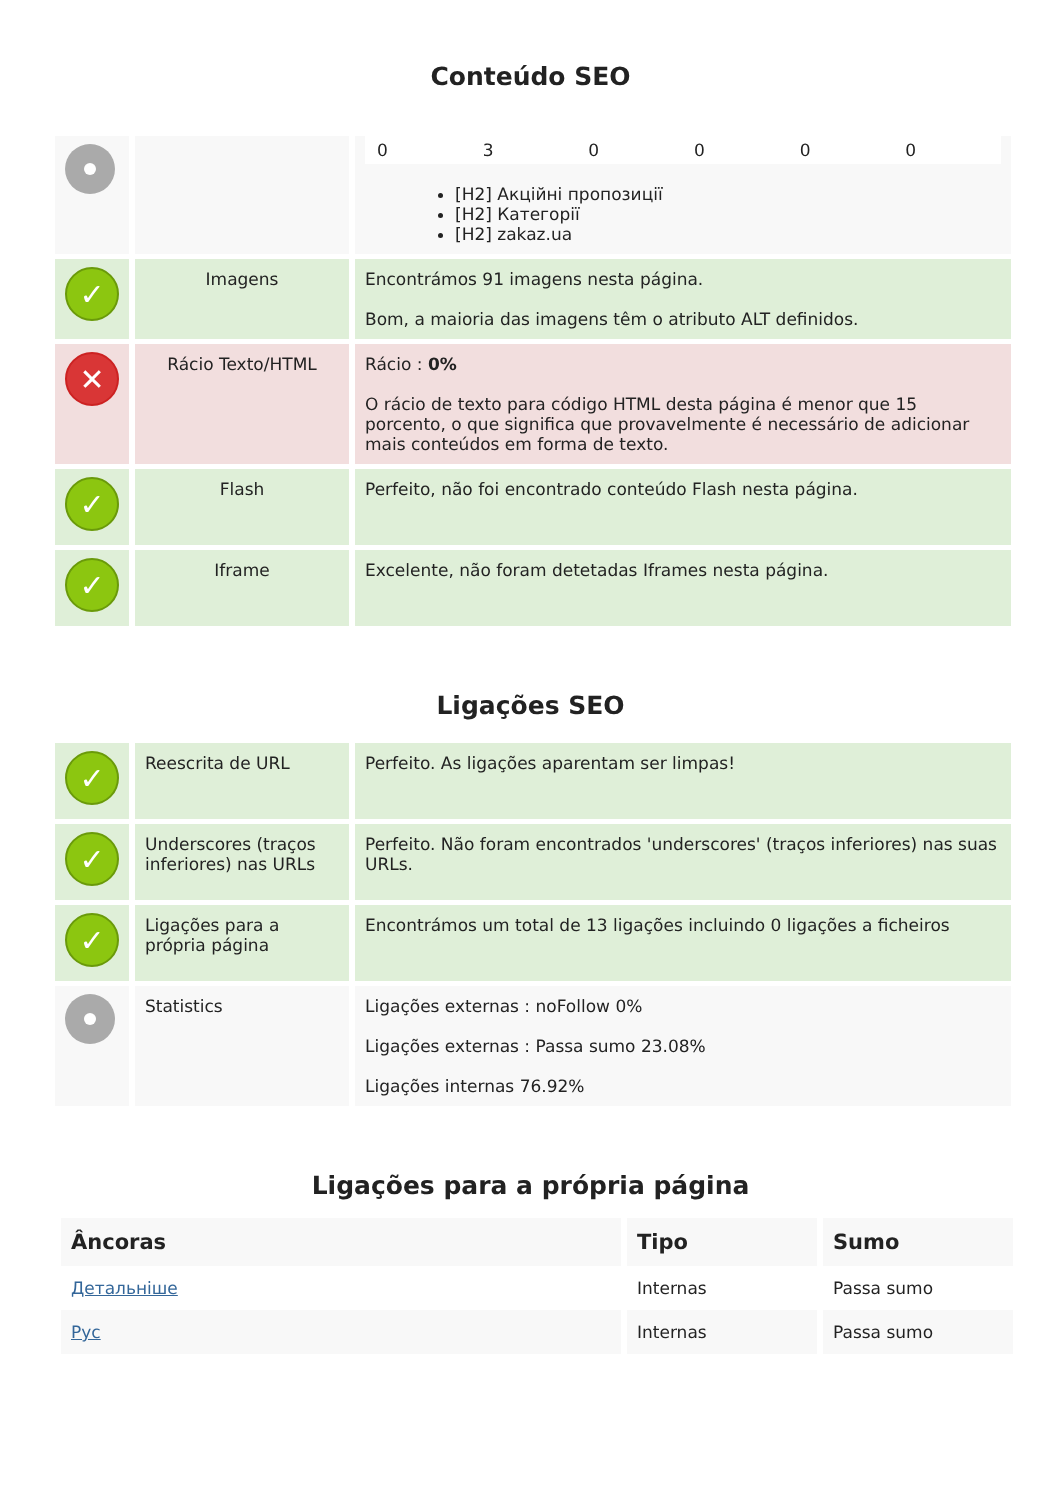Conteúdo SEO
| | | / 0 / 3 / 0 / 0 / 0 / 0 / [H2] Акційні пропозиції [H2] Категорії [H2] zakaz.ua |
| ✓ | Imagens | Encontrámos 91 imagens nesta página. Bom, a maioria das imagens têm o atributo ALT definidos. |
| ✕ | Rácio Texto/HTML | Rácio : 0% O rácio de texto para código HTML desta página é menor que 15 porcento, o que significa que provavelmente é necessário de adicionar mais conteúdos em forma de texto. |
| ✓ | Flash | Perfeito, não foi encontrado conteúdo Flash nesta página. |
| ✓ | Iframe | Excelente, não foram detetadas Iframes nesta página. |
Ligações SEO
| ✓ | Reescrita de URL | Perfeito. As ligações aparentam ser limpas! |
| ✓ | Underscores (traços inferiores) nas URLs | Perfeito. Não foram encontrados 'underscores' (traços inferiores) nas suas URLs. |
| ✓ | Ligações para a própria página | Encontrámos um total de 13 ligações incluindo 0 ligações a ficheiros |
| | Statistics | Ligações externas : noFollow 0% Ligações externas : Passa sumo 23.08% Ligações internas 76.92% |
Ligações para a própria página
| Âncoras | Tipo | Sumo |
| --- | --- | --- |
| Детальніше | Internas | Passa sumo |
| Рус | Internas | Passa sumo |